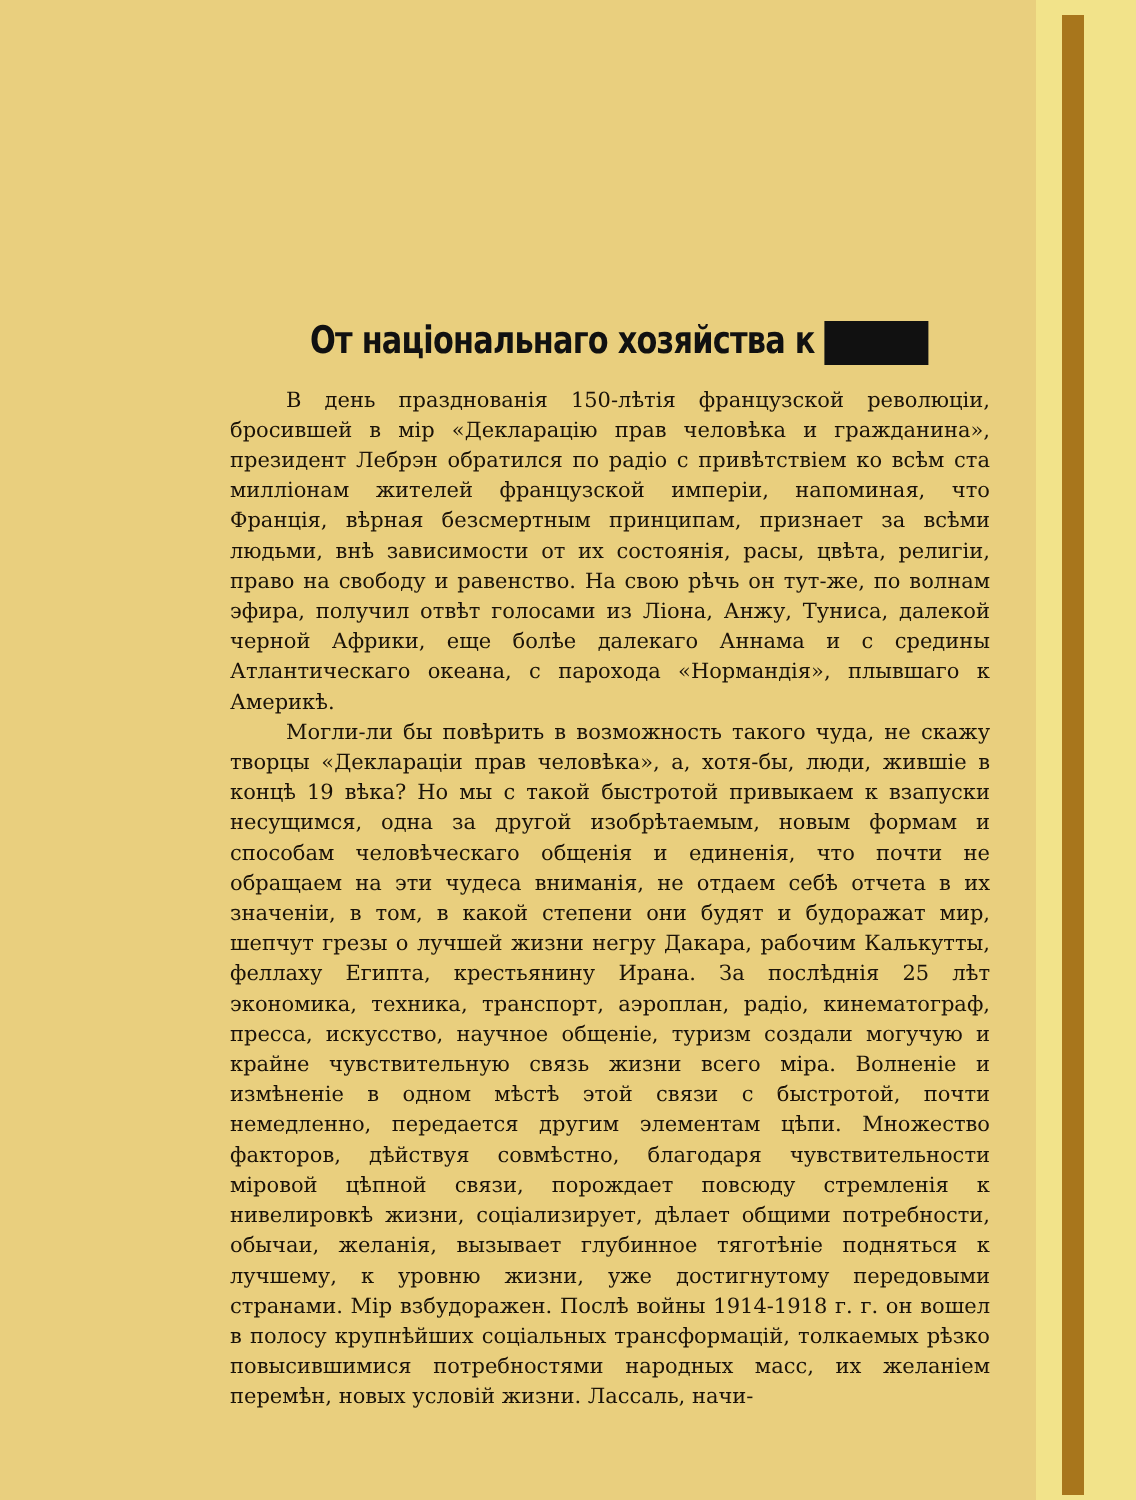От національнаго хозяйства к
В день празднованія 150-лѣтія французской революціи, бросившей в мір «Декларацію прав человѣка и гражданина», президент Лебрэн обратился по радіо с привѣтствіем ко всѣм ста милліонам жителей французской имперіи, напоминая, что Франція, вѣрная безсмертным принципам, признает за всѣми людьми, внѣ зависимости от их состоянія, расы, цвѣта, религіи, право на свободу и равенство. На свою рѣчь он тут-же, по волнам эфира, получил отвѣт голосами из Ліона, Анжу, Туниса, далекой черной Африки, еще болѣе далекаго Аннама и с средины Атлантическаго океана, с парохода «Нормандія», плывшаго к Америкѣ.
Могли-ли бы повѣрить в возможность такого чуда, не скажу творцы «Деклараціи прав человѣка», а, хотя-бы, люди, жившіе в концѣ 19 вѣка? Но мы с такой быстротой привыкаем к взапуски несущимся, одна за другой изобрѣтаемым, новым формам и способам человѣческаго общенія и единенія, что почти не обращаем на эти чудеса вниманія, не отдаем себѣ отчета в их значеніи, в том, в какой степени они будят и будоражат мир, шепчут грезы о лучшей жизни негру Дакара, рабочим Калькутты, феллаху Египта, крестьянину Ирана. За послѣднія 25 лѣт экономика, техника, транспорт, аэроплан, радіо, кинематограф, пресса, искусство, научное общеніе, туризм создали могучую и крайне чувствительную связь жизни всего міра. Волненіе и измѣненіе в одном мѣстѣ этой связи с быстротой, почти немедленно, передается другим элементам цѣпи. Множество факторов, дѣйствуя совмѣстно, благодаря чувствительности міровой цѣпной связи, порождает повсюду стремленія к нивелировкѣ жизни, соціализирует, дѣлает общими потребности, обычаи, желанія, вызывает глубинное тяготѣніе подняться к лучшему, к уровню жизни, уже достигнутому передовыми странами. Мір взбудоражен. Послѣ войны 1914-1918 г. г. он вошел в полосу крупнѣйших соціальных трансформацій, толкаемых рѣзко повысившимися потребностями народных масс, их желаніем перемѣн, новых условій жизни. Лассаль, начи-